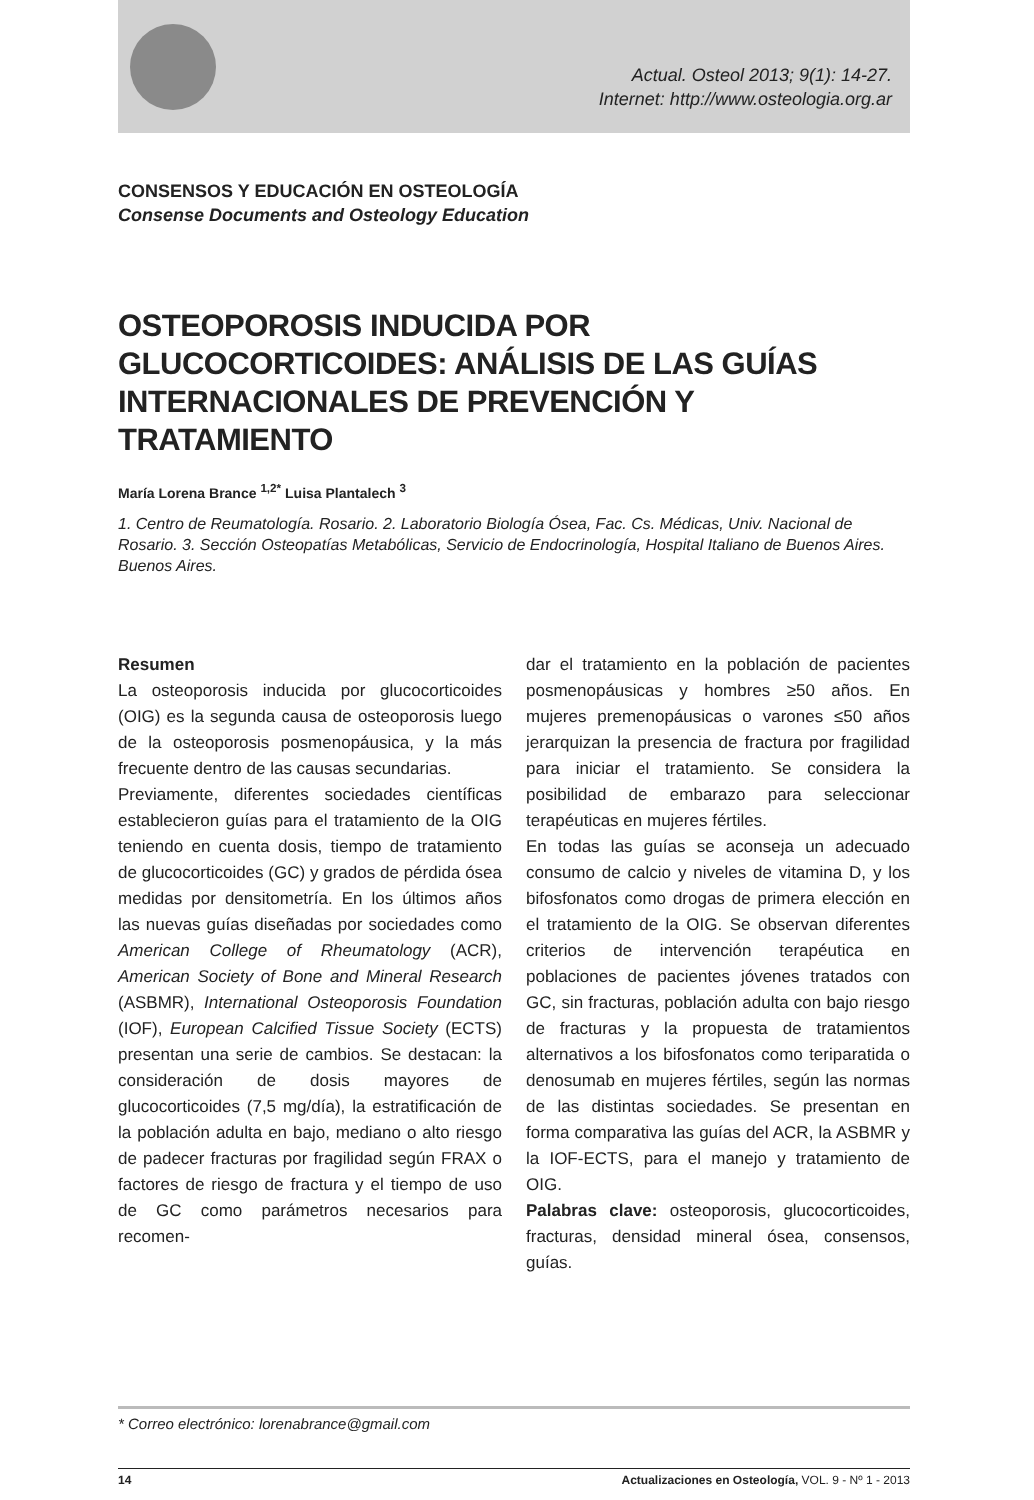Actual. Osteol 2013; 9(1): 14-27.
Internet: http://www.osteologia.org.ar
CONSENSOS Y EDUCACIÓN EN OSTEOLOGÍA
Consense Documents and Osteology Education
OSTEOPOROSIS INDUCIDA POR GLUCOCORTICOIDES: ANÁLISIS DE LAS GUÍAS INTERNACIONALES DE PREVENCIÓN Y TRATAMIENTO
María Lorena Brance <sup>1,2*</sup> Luisa Plantalech <sup>3</sup>
1. Centro de Reumatología. Rosario. 2. Laboratorio Biología Ósea, Fac. Cs. Médicas, Univ. Nacional de Rosario. 3. Sección Osteopatías Metabólicas, Servicio de Endocrinología, Hospital Italiano de Buenos Aires. Buenos Aires.
Resumen
La osteoporosis inducida por glucocorticoides (OIG) es la segunda causa de osteoporosis luego de la osteoporosis posmenopáusica, y la más frecuente dentro de las causas secundarias.
Previamente, diferentes sociedades científicas establecieron guías para el tratamiento de la OIG teniendo en cuenta dosis, tiempo de tratamiento de glucocorticoides (GC) y grados de pérdida ósea medidas por densitometría. En los últimos años las nuevas guías diseñadas por sociedades como American College of Rheumatology (ACR), American Society of Bone and Mineral Research (ASBMR), International Osteoporosis Foundation (IOF), European Calcified Tissue Society (ECTS) presentan una serie de cambios. Se destacan: la consideración de dosis mayores de glucocorticoides (7,5 mg/día), la estratificación de la población adulta en bajo, mediano o alto riesgo de padecer fracturas por fragilidad según FRAX o factores de riesgo de fractura y el tiempo de uso de GC como parámetros necesarios para recomen-
dar el tratamiento en la población de pacientes posmenopáusicas y hombres ≥50 años. En mujeres premenopáusicas o varones ≤50 años jerarquizan la presencia de fractura por fragilidad para iniciar el tratamiento. Se considera la posibilidad de embarazo para seleccionar terapéuticas en mujeres fértiles.
En todas las guías se aconseja un adecuado consumo de calcio y niveles de vitamina D, y los bifosfonatos como drogas de primera elección en el tratamiento de la OIG. Se observan diferentes criterios de intervención terapéutica en poblaciones de pacientes jóvenes tratados con GC, sin fracturas, población adulta con bajo riesgo de fracturas y la propuesta de tratamientos alternativos a los bifosfonatos como teriparatida o denosumab en mujeres fértiles, según las normas de las distintas sociedades. Se presentan en forma comparativa las guías del ACR, la ASBMR y la IOF-ECTS, para el manejo y tratamiento de OIG.
Palabras clave: osteoporosis, glucocorticoides, fracturas, densidad mineral ósea, consensos, guías.
* Correo electrónico: lorenabrance@gmail.com
14 Actualizaciones en Osteología, VOL. 9 - Nº 1 - 2013